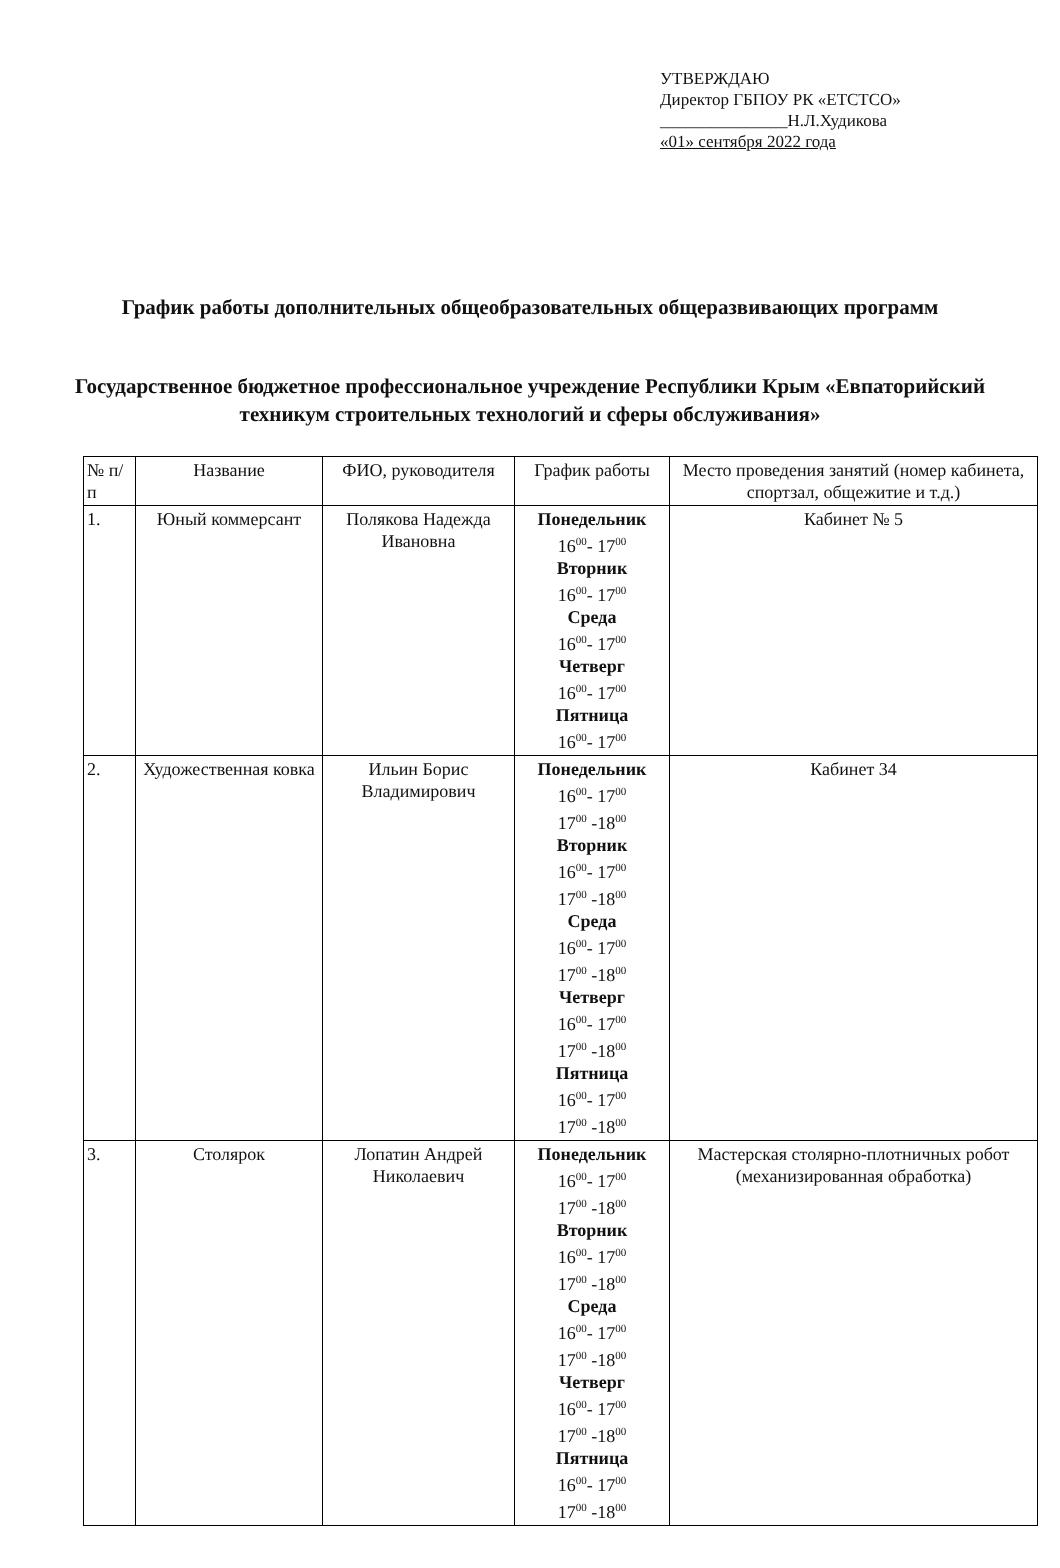УТВЕРЖДАЮ
Директор ГБПОУ РК «ЕТСТСО»
_______________Н.Л.Худикова
«01» сентября 2022 года
График работы дополнительных общеобразовательных общеразвивающих программ
Государственное бюджетное профессиональное учреждение Республики Крым «Евпаторийский техникум строительных технологий и сферы обслуживания»
| № п/п | Название | ФИО, руководителя | График работы | Место проведения занятий (номер кабинета, спортзал, общежитие и т.д.) |
| --- | --- | --- | --- | --- |
| 1. | Юный коммерсант | Полякова Надежда Ивановна | Понедельник 16<sup>00</sup>- 17<sup>00</sup> Вторник 16<sup>00</sup>- 17<sup>00</sup> Среда 16<sup>00</sup>- 17<sup>00</sup> Четверг 16<sup>00</sup>- 17<sup>00</sup> Пятница 16<sup>00</sup>- 17<sup>00</sup> | Кабинет № 5 |
| 2. | Художественная ковка | Ильин Борис Владимирович | Понедельник 16<sup>00</sup>- 17<sup>00</sup> 17<sup>00</sup> -18<sup>00</sup> Вторник 16<sup>00</sup>- 17<sup>00</sup> 17<sup>00</sup> -18<sup>00</sup> Среда 16<sup>00</sup>- 17<sup>00</sup> 17<sup>00</sup> -18<sup>00</sup> Четверг 16<sup>00</sup>- 17<sup>00</sup> 17<sup>00</sup> -18<sup>00</sup> Пятница 16<sup>00</sup>- 17<sup>00</sup> 17<sup>00</sup> -18<sup>00</sup> | Кабинет 34 |
| 3. | Столярок | Лопатин Андрей Николаевич | Понедельник 16<sup>00</sup>- 17<sup>00</sup> 17<sup>00</sup> -18<sup>00</sup> Вторник 16<sup>00</sup>- 17<sup>00</sup> 17<sup>00</sup> -18<sup>00</sup> Среда 16<sup>00</sup>- 17<sup>00</sup> 17<sup>00</sup> -18<sup>00</sup> Четверг 16<sup>00</sup>- 17<sup>00</sup> 17<sup>00</sup> -18<sup>00</sup> Пятница 16<sup>00</sup>- 17<sup>00</sup> 17<sup>00</sup> -18<sup>00</sup> | Мастерская столярно-плотничных робот (механизированная обработка) |